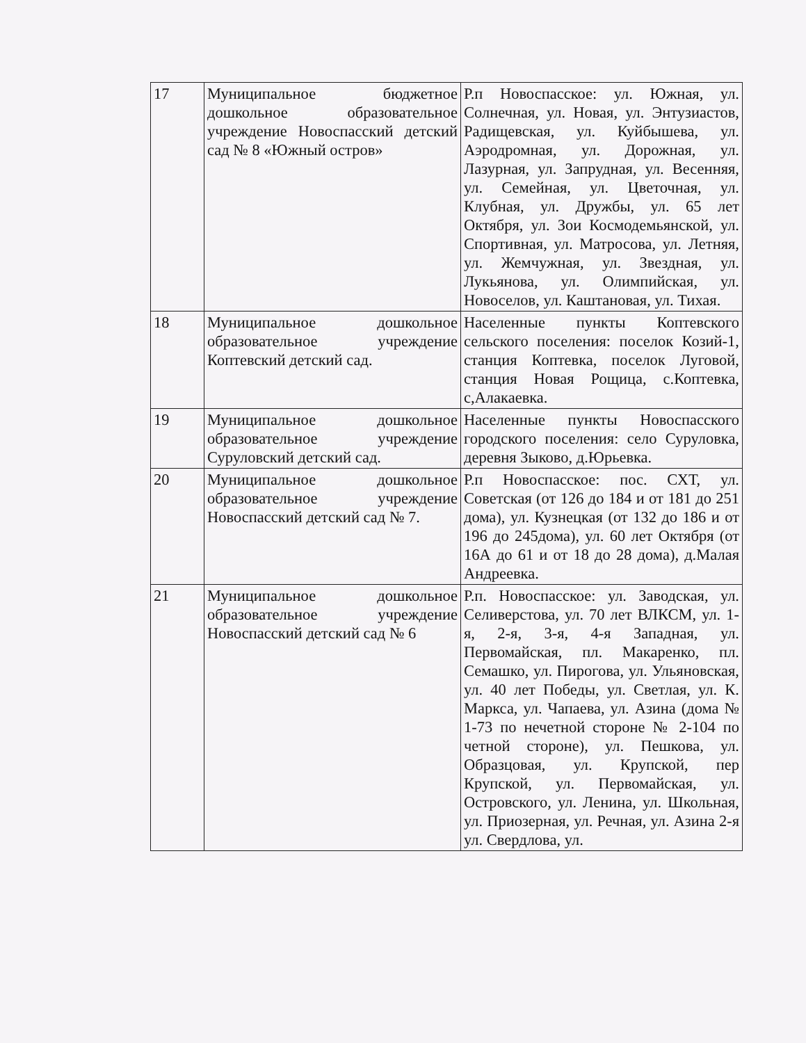| 17 | Муниципальное бюджетное дошкольное образовательное учреждение Новоспасский детский сад № 8 «Южный остров» | Р.п Новоспасское: ул. Южная, ул. Солнечная, ул. Новая, ул. Энтузиастов, Радищевская, ул. Куйбышева, ул. Аэродромная, ул. Дорожная, ул. Лазурная, ул. Запрудная, ул. Весенняя, ул. Семейная, ул. Цветочная, ул. Клубная, ул. Дружбы, ул. 65 лет Октября, ул. Зои Космодемьянской, ул. Спортивная, ул. Матросова, ул. Летняя, ул. Жемчужная, ул. Звездная, ул. Лукьянова, ул. Олимпийская, ул. Новоселов, ул. Каштановая, ул. Тихая. |
| 18 | Муниципальное дошкольное образовательное учреждение Коптевский детский сад. | Населенные пункты Коптевского сельского поселения: поселок Козий-1, станция Коптевка, поселок Луговой, станция Новая Рощица, с.Коптевка, с,Алакаевка. |
| 19 | Муниципальное дошкольное образовательное учреждение Суруловский детский сад. | Населенные пункты Новоспасского городского поселения: село Суруловка, деревня Зыково, д.Юрьевка. |
| 20 | Муниципальное дошкольное образовательное учреждение Новоспасский детский сад № 7. | Р.п Новоспасское: пос. СХТ, ул. Советская (от 126 до 184 и от 181 до 251 дома), ул. Кузнецкая (от 132 до 186 и от 196 до 245дома), ул. 60 лет Октября (от 16А до 61 и от 18 до 28 дома), д.Малая Андреевка. |
| 21 | Муниципальное дошкольное образовательное учреждение Новоспасский детский сад № 6 | Р.п. Новоспасское: ул. Заводская, ул. Селиверстова, ул. 70 лет ВЛКСМ, ул. 1-я, 2-я, 3-я, 4-я Западная, ул. Первомайская, пл. Макаренко, пл. Семашко, ул. Пирогова, ул. Ульяновская, ул. 40 лет Победы, ул. Светлая, ул. К. Маркса, ул. Чапаева, ул. Азина (дома № 1-73 по нечетной стороне № 2-104 по четной стороне), ул. Пешкова, ул. Образцовая, ул. Крупской, пер Крупской, ул. Первомайская, ул. Островского, ул. Ленина, ул. Школьная, ул. Приозерная, ул. Речная, ул. Азина 2-я ул. Свердлова, ул. |